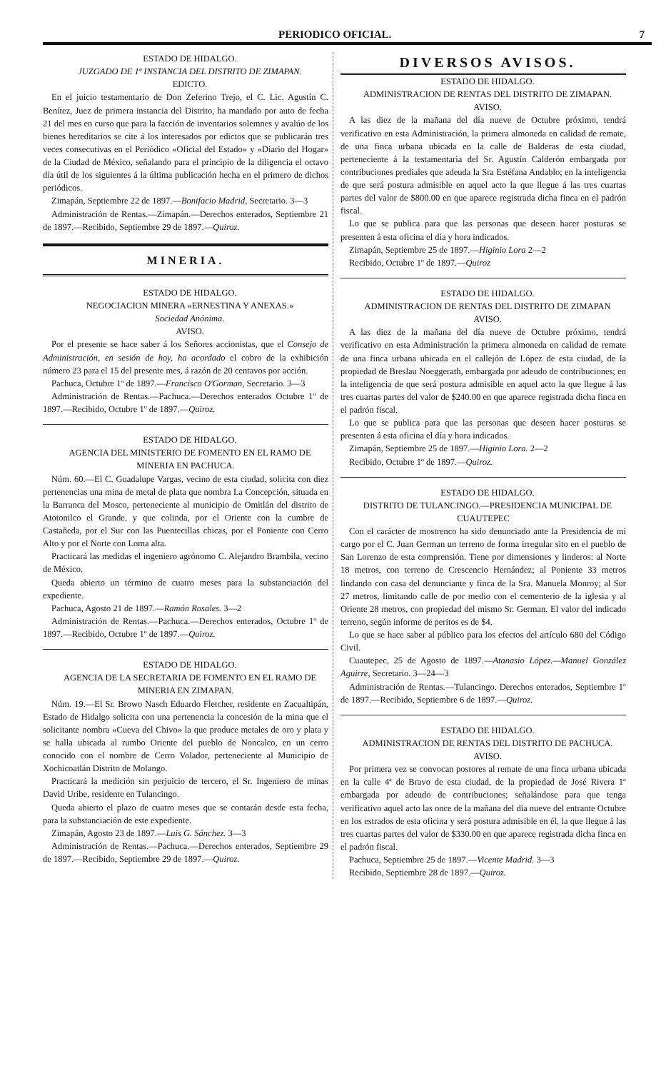PERIODICO OFICIAL. 7
ESTADO DE HIDALGO.
JUZGADO DE 1ª INSTANCIA DEL DISTRITO DE ZIMAPAN.
EDICTO.
En el juicio testamentario de Don Zeferino Trejo, el C. Lic. Agustín C. Benítez, Juez de primera instancia del Distrito, ha mandado por auto de fecha 21 del mes en curso que para la facción de inventarios solemnes y avalúo de los bienes hereditarios se cite á los interesados por edictos que se publicarán tres veces consecutivas en el Periódico «Oficial del Estado» y «Diario del Hogar» de la Ciudad de México, señalando para el principio de la diligencia el octavo día útil de los siguientes á la última publicación hecha en el primero de dichos periódicos.
Zimapán, Septiembre 22 de 1897.—Bonifacio Madrid, Secretario. 3—3
Administración de Rentas.—Zimapán.—Derechos enterados, Septiembre 21 de 1897.—Recibido, Septiembre 29 de 1897.—Quiroz.
MINERIA.
ESTADO DE HIDALGO.
NEGOCIACION MINERA «ERNESTINA Y ANEXAS.»
Sociedad Anónima.
AVISO.
Por el presente se hace saber á los Señores accionistas, que el Consejo de Administración, en sesión de hoy, ha acordado el cobro de la exhibición número 23 para el 15 del presente mes, á razón de 20 centavos por acción.
Pachuca, Octubre 1º de 1897.—Francisco O'Gorman, Secretario. 3—3
Administración de Rentas.—Pachuca.—Derechos enterados Octubre 1º de 1897.—Recibido, Octubre 1º de 1897.—Quiroz.
ESTADO DE HIDALGO.
AGENCIA DEL MINISTERIO DE FOMENTO EN EL RAMO DE MINERIA EN PACHUCA.
Núm. 60.—El C. Guadalupe Vargas, vecino de esta ciudad, solicita con diez pertenencias una mina de metal de plata que nombra La Concepción, situada en la Barranca del Mosco, perteneciente al municipio de Omitlán del distrito de Atotonilco el Grande, y que colinda, por el Oriente con la cumbre de Castañeda, por el Sur con las Puentecillas chicas, por el Poniente con Cerro Alto y por el Norte con Loma alta.
Practicará las medidas el ingeniero agrónomo C. Alejandro Brambila, vecino de México.
Queda abierto un término de cuatro meses para la substanciación del expediente.
Pachuca, Agosto 21 de 1897.—Ramón Rosales. 3—2
Administración de Rentas.—Pachuca.—Derechos enterados, Octubre 1º de 1897.—Recibido, Octubre 1º de 1897.—Quiroz.
ESTADO DE HIDALGO.
AGENCIA DE LA SECRETARIA DE FOMENTO EN EL RAMO DE MINERIA EN ZIMAPAN.
Núm. 19.—El Sr. Browo Nasch Eduardo Fletcher, residente en Zacualtipán, Estado de Hidalgo solicita con una pertenencia la concesión de la mina que el solicitante nombra «Cueva del Chivo» la que produce metales de oro y plata y se halla ubicada al rumbo Oriente del pueblo de Noncalco, en un cerro conocido con el nombre de Cerro Volador, perteneciente al Municipio de Xochicoatlán Distrito de Molango.
Practicará la medición sin perjuicio de tercero, el Sr. Ingeniero de minas David Uribe, residente en Tulancingo.
Queda abierto el plazo de cuatro meses que se contarán desde esta fecha, para la substanciación de este expediente.
Zimapán, Agosto 23 de 1897.—Luis G. Sánchez. 3—3
Administración de Rentas.—Pachuca.—Derechos enterados, Septiembre 29 de 1897.—Recibido, Septiembre 29 de 1897.—Quiroz.
DIVERSOS AVISOS.
ESTADO DE HIDALGO.
ADMINISTRACION DE RENTAS DEL DISTRITO DE ZIMAPAN.
AVISO.
A las diez de la mañana del día nueve de Octubre próximo, tendrá verificativo en esta Administración, la primera almoneda en calidad de remate, de una finca urbana ubicada en la calle de Balderas de esta ciudad, perteneciente á la testamentaria del Sr. Agustín Calderón embargada por contribuciones prediales que adeuda la Sra Estéfana Andablo; en la inteligencia de que será postura admisible en aquel acto la que llegue á las tres cuartas partes del valor de $800.00 en que aparece registrada dicha finca en el padrón fiscal.
Lo que se publica para que las personas que deseen hacer posturas se presenten á esta oficina el día y hora indicados.
Zimapán, Septiembre 25 de 1897.—Higinio Lora 2—2
Recibido, Octubre 1º de 1897.—Quiroz
ESTADO DE HIDALGO.
ADMINISTRACION DE RENTAS DEL DISTRITO DE ZIMAPAN
AVISO.
A las diez de la mañana del día nueve de Octubre próximo, tendrá verificativo en esta Administración la primera almoneda en calidad de remate de una finca urbana ubicada en el callejón de López de esta ciudad, de la propiedad de Breslau Noeggerath, embargada por adeudo de contribuciones; en la inteligencia de que será postura admisible en aquel acto la que llegue á las tres cuartas partes del valor de $240.00 en que aparece registrada dicha finca en el padrón fiscal.
Lo que se publica para que las personas que deseen hacer posturas se presenten á esta oficina el día y hora indicados.
Zimapán, Septiembre 25 de 1897.—Higinio Lora. 2—2
Recibido, Octubre 1º de 1897.—Quiroz.
ESTADO DE HIDALGO.
DISTRITO DE TULANCINGO.—PRESIDENCIA MUNICIPAL DE CUAUTEPEC
Con el carácter de mostrenco ha sido denunciado ante la Presidencia de mi cargo por el C. Juan German un terreno de forma irregular sito en el pueblo de San Lorenzo de esta comprensión. Tiene por dimensiones y linderos: al Norte 18 metros, con terreno de Crescencio Hernández; al Poniente 33 metros lindando con casa del denunciante y finca de la Sra. Manuela Monroy; al Sur 27 metros, limitando calle de por medio con el cementerio de la iglesia y al Oriente 28 metros, con propiedad del mismo Sr. German. El valor del indicado terreno, según informe de peritos es de $4.
Lo que se hace saber al público para los efectos del artículo 680 del Código Civil.
Cuautepec, 25 de Agosto de 1897.—Atanasio López.—Manuel González Aguirre, Secretario. 3—24—3
Administración de Rentas.—Tulancingo. Derechos enterados, Septiembre 1º de 1897.—Recibido, Septiembre 6 de 1897.—Quiroz.
ESTADO DE HIDALGO.
ADMINISTRACION DE RENTAS DEL DISTRITO DE PACHUCA.
AVISO.
Por primera vez se convocan postores al remate de una finca urbana ubicada en la calle 4ª de Bravo de esta ciudad, de la propiedad de José Rivera 1º embargada por adeudo de contribuciones; señalándose para que tenga verificativo aquel acto las once de la mañana del día nueve del entrante Octubre en los estrados de esta oficina y será postura admisible en él, la que llegue á las tres cuartas partes del valor de $330.00 en que aparece registrada dicha finca en el padrón fiscal.
Pachuca, Septiembre 25 de 1897.—Vicente Madrid. 3—3
Recibido, Septiembre 28 de 1897.—Quiroz.